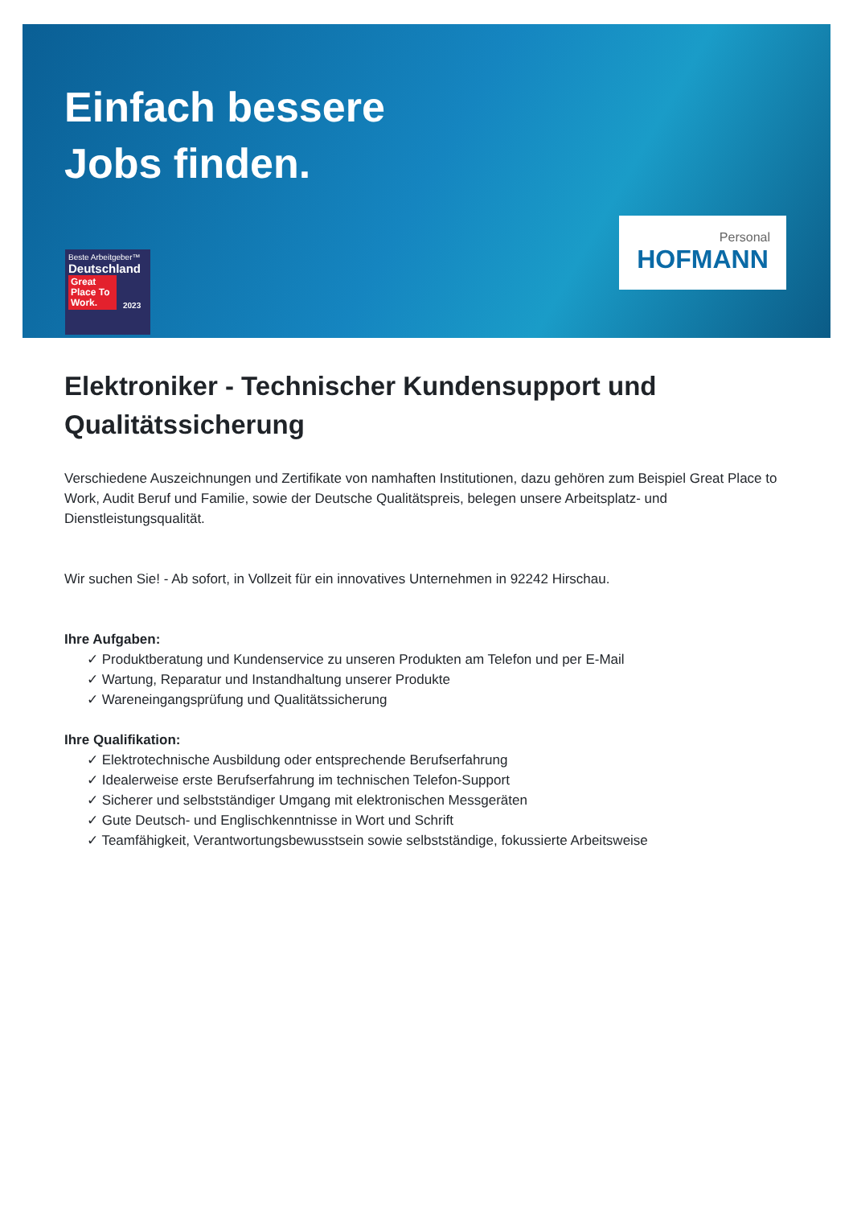Einfach bessere
Jobs finden.
Beste Arbeitgeber™
Deutschland
Great Place To Work.
2023
Personal
HOFMANN
Elektroniker - Technischer Kundensupport und Qualitätssicherung
Verschiedene Auszeichnungen und Zertifikate von namhaften Institutionen, dazu gehören zum Beispiel Great Place to Work, Audit Beruf und Familie, sowie der Deutsche Qualitätspreis, belegen unsere Arbeitsplatz- und Dienstleistungsqualität.
Wir suchen Sie! - Ab sofort, in Vollzeit für ein innovatives Unternehmen in 92242 Hirschau.
Ihre Aufgaben:
✓ Produktberatung und Kundenservice zu unseren Produkten am Telefon und per E-Mail
✓ Wartung, Reparatur und Instandhaltung unserer Produkte
✓ Wareneingangsprüfung und Qualitätssicherung
Ihre Qualifikation:
✓ Elektrotechnische Ausbildung oder entsprechende Berufserfahrung
✓ Idealerweise erste Berufserfahrung im technischen Telefon-Support
✓ Sicherer und selbstständiger Umgang mit elektronischen Messgeräten
✓ Gute Deutsch- und Englischkenntnisse in Wort und Schrift
✓ Teamfähigkeit, Verantwortungsbewusstsein sowie selbstständige, fokussierte Arbeitsweise